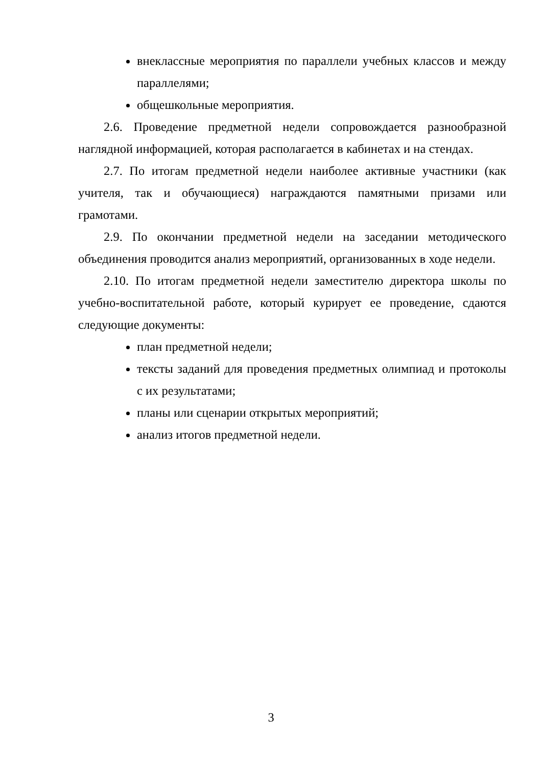внеклассные мероприятия по параллели учебных классов и между параллелями;
общешкольные мероприятия.
2.6. Проведение предметной недели сопровождается разнообразной наглядной информацией, которая располагается в кабинетах и на стендах.
2.7. По итогам предметной недели наиболее активные участники (как учителя, так и обучающиеся) награждаются памятными призами или грамотами.
2.9. По окончании предметной недели на заседании методического объединения проводится анализ мероприятий, организованных в ходе недели.
2.10. По итогам предметной недели заместителю директора школы по учебно-воспитательной работе, который курирует ее проведение, сдаются следующие документы:
план предметной недели;
тексты заданий для проведения предметных олимпиад и протоколы с их результатами;
планы или сценарии открытых мероприятий;
анализ итогов предметной недели.
3